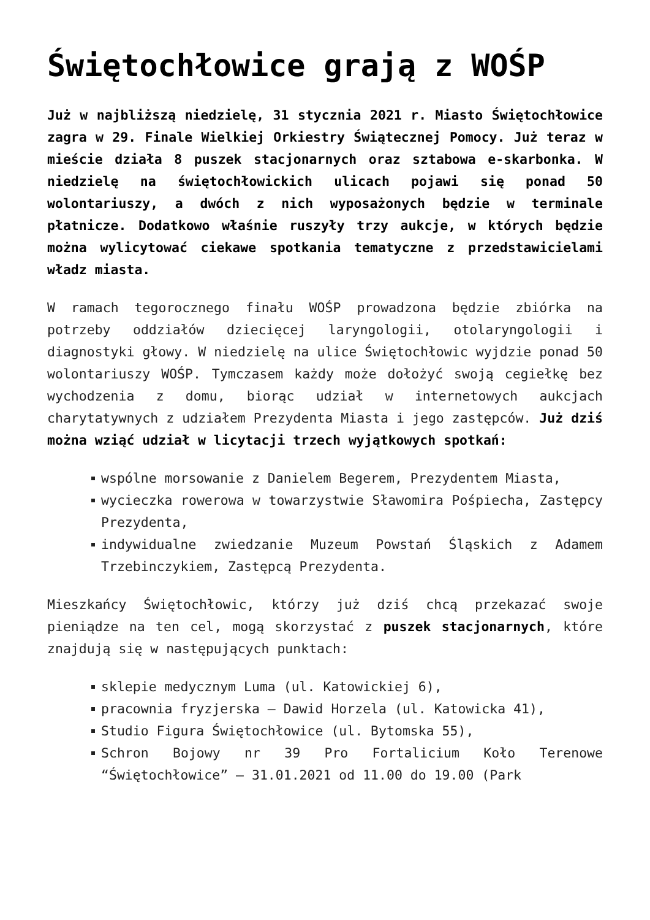Świętochłowice grają z WOŚP
Już w najbliższą niedzielę, 31 stycznia 2021 r. Miasto Świętochłowice zagra w 29. Finale Wielkiej Orkiestry Świątecznej Pomocy. Już teraz w mieście działa 8 puszek stacjonarnych oraz sztabowa e-skarbonka. W niedzielę na świętochłowickich ulicach pojawi się ponad 50 wolontariuszy, a dwóch z nich wyposażonych będzie w terminale płatnicze. Dodatkowo właśnie ruszyły trzy aukcje, w których będzie można wylicytować ciekawe spotkania tematyczne z przedstawicielami władz miasta.
W ramach tegorocznego finału WOŚP prowadzona będzie zbiórka na potrzeby oddziałów dziecięcej laryngologii, otolaryngologii i diagnostyki głowy. W niedzielę na ulice Świętochłowic wyjdzie ponad 50 wolontariuszy WOŚP. Tymczasem każdy może dołożyć swoją cegiełkę bez wychodzenia z domu, biorąc udział w internetowych aukcjach charytatywnych z udziałem Prezydenta Miasta i jego zastępców. Już dziś można wziąć udział w licytacji trzech wyjątkowych spotkań:
wspólne morsowanie z Danielem Begerem, Prezydentem Miasta,
wycieczka rowerowa w towarzystwie Sławomira Pośpiecha, Zastępcy Prezydenta,
indywidualne zwiedzanie Muzeum Powstań Śląskich z Adamem Trzebinczykiem, Zastępcą Prezydenta.
Mieszkańcy Świętochłowic, którzy już dziś chcą przekazać swoje pieniądze na ten cel, mogą skorzystać z puszek stacjonarnych, które znajdują się w następujących punktach:
sklepie medycznym Luma (ul. Katowickiej 6),
pracownia fryzjerska – Dawid Horzela (ul. Katowicka 41),
Studio Figura Świętochłowice (ul. Bytomska 55),
Schron Bojowy nr 39 Pro Fortalicium Koło Terenowe “Świętochłowice” – 31.01.2021 od 11.00 do 19.00 (Park